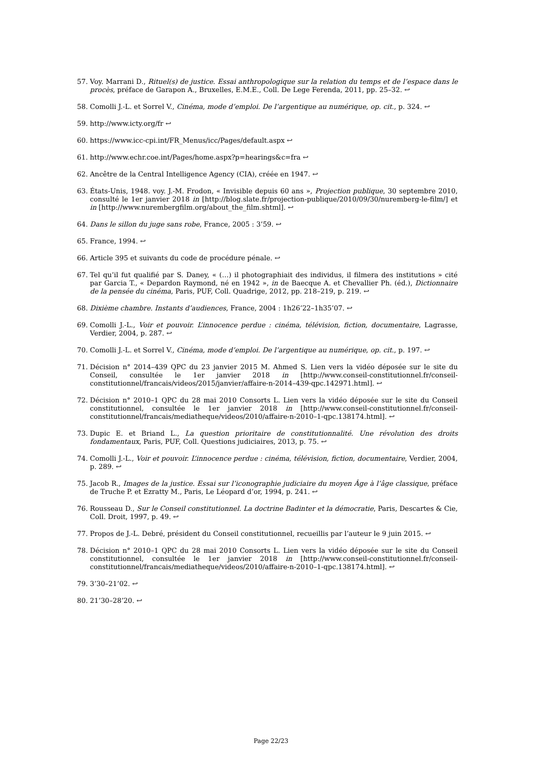57. Voy. Marrani D., Rituel(s) de justice. Essai anthropologique sur la relation du temps et de l’espace dans le procès, préface de Garapon A., Bruxelles, E.M.E., Coll. De Lege Ferenda, 2011, pp. 25–32. ↩
58. Comolli J.-L. et Sorrel V., Cinéma, mode d’emploi. De l’argentique au numérique, op. cit., p. 324. ↩
59. http://www.icty.org/fr ↩
60. https://www.icc-cpi.int/FR_Menus/icc/Pages/default.aspx ↩
61. http://www.echr.coe.int/Pages/home.aspx?p=hearings&c=fra ↩
62. Ancêtre de la Central Intelligence Agency (CIA), créée en 1947. ↩
63. États-Unis, 1948. voy. J.-M. Frodon, « Invisible depuis 60 ans », Projection publique, 30 septembre 2010, consulté le 1er janvier 2018 in [http://blog.slate.fr/projection-publique/2010/09/30/nuremberg-le-film/] et in [http://www.nurembergfilm.org/about_the_film.shtml]. ↩
64. Dans le sillon du juge sans robe, France, 2005 : 3’59. ↩
65. France, 1994. ↩
66. Article 395 et suivants du code de procédure pénale. ↩
67. Tel qu’il fut qualifié par S. Daney, « (…) il photographiait des individus, il filmera des institutions » cité par Garcia T., « Depardon Raymond, né en 1942 », in de Baecque A. et Chevallier Ph. (éd.), Dictionnaire de la pensée du cinéma, Paris, PUF, Coll. Quadrige, 2012, pp. 218–219, p. 219. ↩
68. Dixième chambre. Instants d’audiences, France, 2004 : 1h26’22–1h35’07. ↩
69. Comolli J.-L., Voir et pouvoir. L’innocence perdue : cinéma, télévision, fiction, documentaire, Lagrasse, Verdier, 2004, p. 287. ↩
70. Comolli J.-L. et Sorrel V., Cinéma, mode d’emploi. De l’argentique au numérique, op. cit., p. 197. ↩
71. Décision n° 2014–439 QPC du 23 janvier 2015 M. Ahmed S. Lien vers la vidéo déposée sur le site du Conseil, consultée le 1er janvier 2018 in [http://www.conseil-constitutionnel.fr/conseil-constitutionnel/francais/videos/2015/janvier/affaire-n-2014–439-qpc.142971.html]. ↩
72. Décision n° 2010–1 QPC du 28 mai 2010 Consorts L. Lien vers la vidéo déposée sur le site du Conseil constitutionnel, consultée le 1er janvier 2018 in [http://www.conseil-constitutionnel.fr/conseil-constitutionnel/francais/mediatheque/videos/2010/affaire-n-2010–1-qpc.138174.html]. ↩
73. Dupic E. et Briand L., La question prioritaire de constitutionnalité. Une révolution des droits fondamentaux, Paris, PUF, Coll. Questions judiciaires, 2013, p. 75. ↩
74. Comolli J.-L., Voir et pouvoir. L’innocence perdue : cinéma, télévision, fiction, documentaire, Verdier, 2004, p. 289. ↩
75. Jacob R., Images de la justice. Essai sur l’iconographie judiciaire du moyen Âge à l’âge classique, préface de Truche P. et Ezratty M., Paris, Le Léopard d’or, 1994, p. 241. ↩
76. Rousseau D., Sur le Conseil constitutionnel. La doctrine Badinter et la démocratie, Paris, Descartes & Cie, Coll. Droit, 1997, p. 49. ↩
77. Propos de J.-L. Debré, président du Conseil constitutionnel, recueillis par l’auteur le 9 juin 2015. ↩
78. Décision n° 2010–1 QPC du 28 mai 2010 Consorts L. Lien vers la vidéo déposée sur le site du Conseil constitutionnel, consultée le 1er janvier 2018 in [http://www.conseil-constitutionnel.fr/conseil-constitutionnel/francais/mediatheque/videos/2010/affaire-n-2010–1-qpc.138174.html]. ↩
79. 3’30–21’02. ↩
80. 21’30–28’20. ↩
Page 22/23